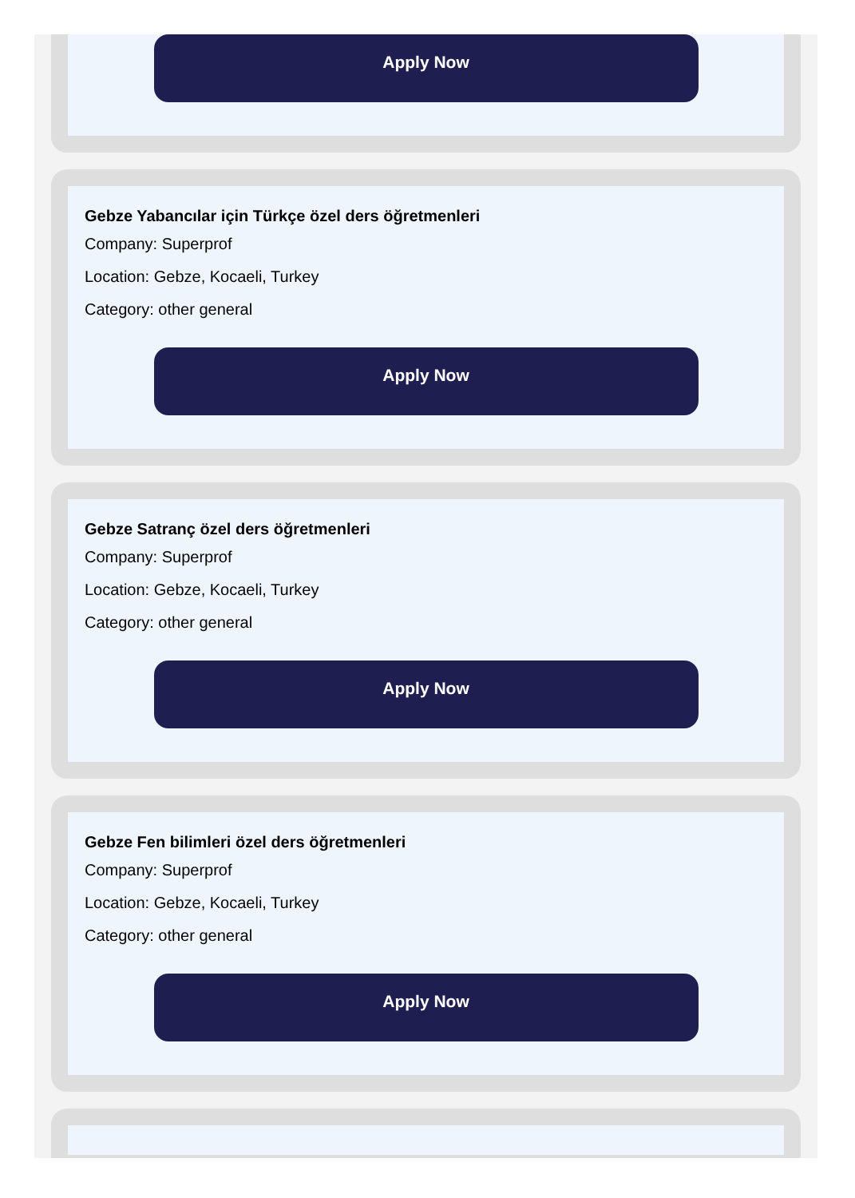Apply Now
Gebze Yabancılar için Türkçe özel ders öğretmenleri
Company: Superprof
Location: Gebze, Kocaeli, Turkey
Category: other general
Apply Now
Gebze Satranç özel ders öğretmenleri
Company: Superprof
Location: Gebze, Kocaeli, Turkey
Category: other general
Apply Now
Gebze Fen bilimleri özel ders öğretmenleri
Company: Superprof
Location: Gebze, Kocaeli, Turkey
Category: other general
Apply Now